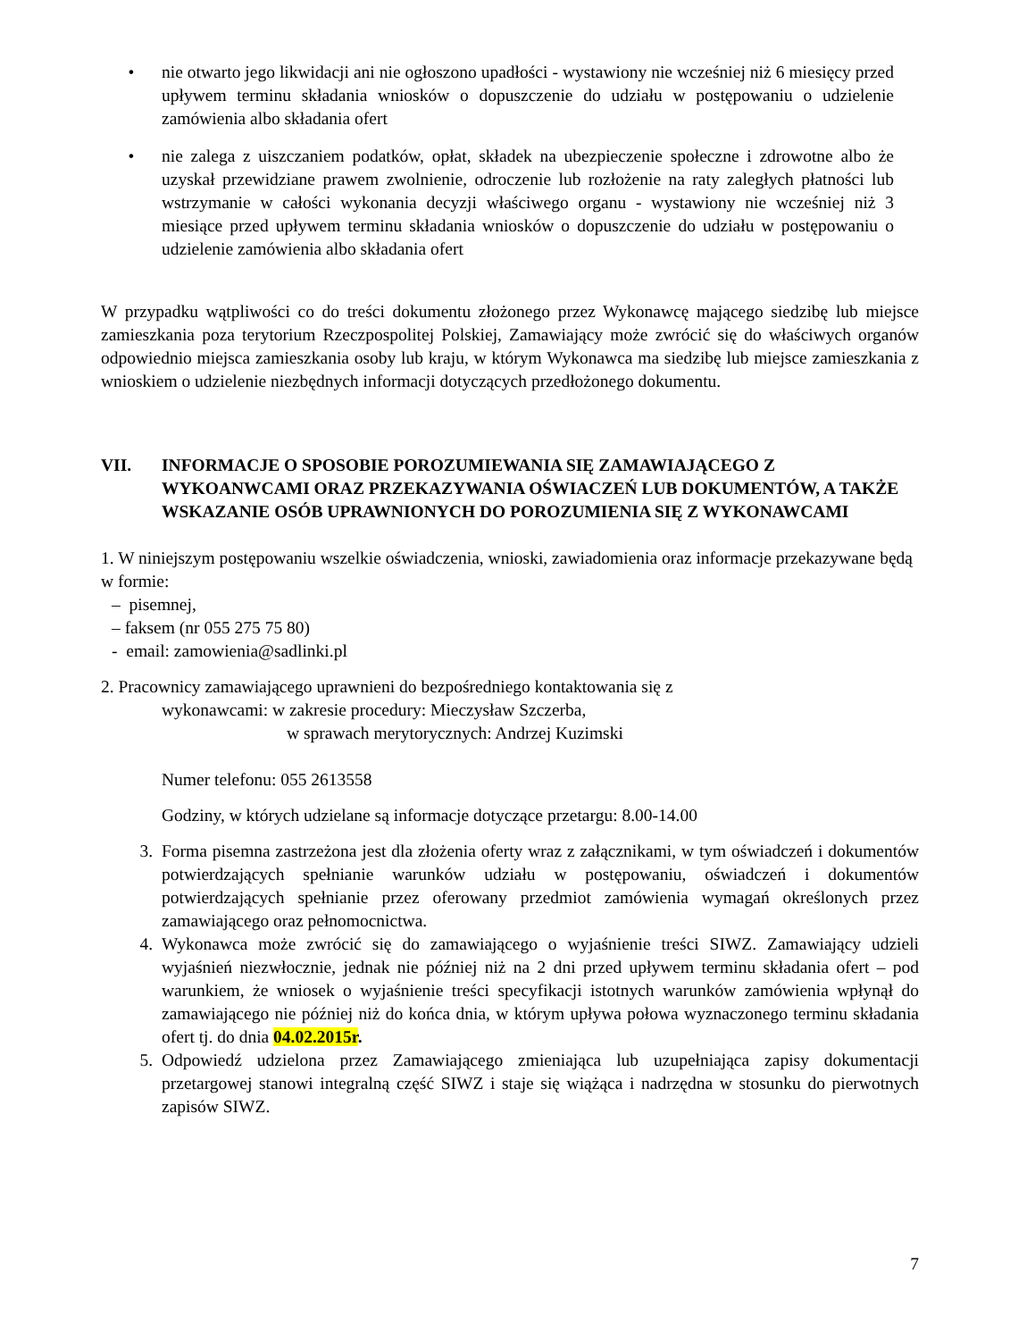• nie otwarto jego likwidacji ani nie ogłoszono upadłości - wystawiony nie wcześniej niż 6 miesięcy przed upływem terminu składania wniosków o dopuszczenie do udziału w postępowaniu o udzielenie zamówienia albo składania ofert
• nie zalega z uiszczaniem podatków, opłat, składek na ubezpieczenie społeczne i zdrowotne albo że uzyskał przewidziane prawem zwolnienie, odroczenie lub rozłożenie na raty zaległych płatności lub wstrzymanie w całości wykonania decyzji właściwego organu - wystawiony nie wcześniej niż 3 miesiące przed upływem terminu składania wniosków o dopuszczenie do udziału w postępowaniu o udzielenie zamówienia albo składania ofert
W przypadku wątpliwości co do treści dokumentu złożonego przez Wykonawcę mającego siedzibę lub miejsce zamieszkania poza terytorium Rzeczpospolitej Polskiej, Zamawiający może zwrócić się do właściwych organów odpowiednio miejsca zamieszkania osoby lub kraju, w którym Wykonawca ma siedzibę lub miejsce zamieszkania z wnioskiem o udzielenie niezbędnych informacji dotyczących przedłożonego dokumentu.
VII. INFORMACJE O SPOSOBIE POROZUMIEWANIA SIĘ ZAMAWIAJĄCEGO Z WYKOANWCAMI ORAZ PRZEKAZYWANIA OŚWIACZEŃ LUB DOKUMENTÓW, A TAKŻE WSKAZANIE OSÓB UPRAWNIONYCH DO POROZUMIENIA SIĘ Z WYKONAWCAMI
1. W niniejszym postępowaniu wszelkie oświadczenia, wnioski, zawiadomienia oraz informacje przekazywane będą w formie:
– pisemnej,
– faksem (nr 055 275 75 80)
- email: zamowienia@sadlinki.pl
2. Pracownicy zamawiającego uprawnieni do bezpośredniego kontaktowania się z
wykonawcami: w zakresie procedury: Mieczysław Szczerba,
w sprawach merytorycznych: Andrzej Kuzimski
Numer telefonu: 055 2613558
Godziny, w których udzielane są informacje dotyczące przetargu: 8.00-14.00
3. Forma pisemna zastrzeżona jest dla złożenia oferty wraz z załącznikami, w tym oświadczeń i dokumentów potwierdzających spełnianie warunków udziału w postępowaniu, oświadczeń i dokumentów potwierdzających spełnianie przez oferowany przedmiot zamówienia wymagań określonych przez zamawiającego oraz pełnomocnictwa.
4. Wykonawca może zwrócić się do zamawiającego o wyjaśnienie treści SIWZ. Zamawiający udzieli wyjaśnień niezwłocznie, jednak nie później niż na 2 dni przed upływem terminu składania ofert – pod warunkiem, że wniosek o wyjaśnienie treści specyfikacji istotnych warunków zamówienia wpłynął do zamawiającego nie później niż do końca dnia, w którym upływa połowa wyznaczonego terminu składania ofert tj. do dnia 04.02.2015r.
5. Odpowiedź udzielona przez Zamawiającego zmieniająca lub uzupełniająca zapisy dokumentacji przetargowej stanowi integralną część SIWZ i staje się wiążąca i nadrzędna w stosunku do pierwotnych zapisów SIWZ.
7